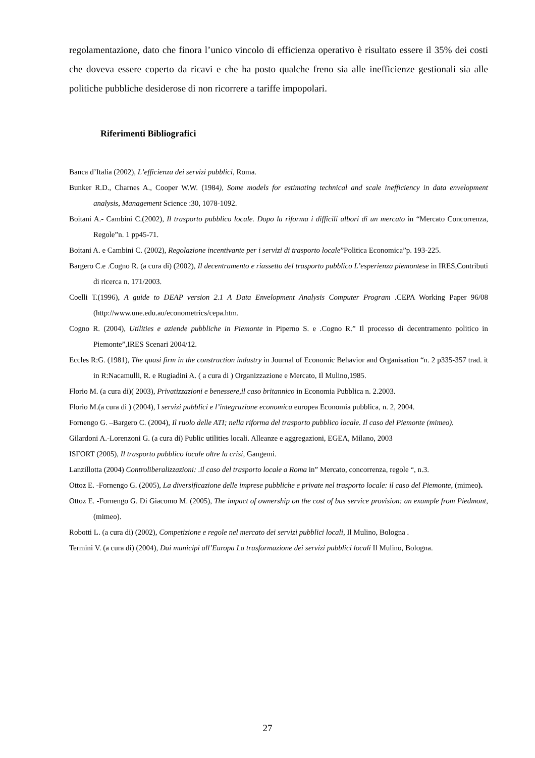regolamentazione, dato che finora l’unico vincolo di efficienza operativo è risultato essere il 35% dei costi che doveva essere coperto da ricavi e che ha posto qualche freno sia alle inefficienze gestionali sia alle politiche pubbliche desiderose di non ricorrere a tariffe impopolari.
Riferimenti Bibliografici
Banca d’Italia (2002), L’efficienza dei servizi pubblici, Roma.
Bunker R.D., Charnes A., Cooper W.W. (1984), Some models for estimating technical and scale inefficiency in data envelopment analysis, Management Science :30, 1078-1092.
Boitani A.- Cambini C.(2002), Il trasporto pubblico locale. Dopo la riforma i difficili albori di un mercato in “Mercato Concorrenza, Regole”n. 1 pp45-71.
Boitani A. e Cambini C. (2002), Regolazione incentivante per i servizi di trasporto locale”Politica Economica”p. 193-225.
Bargero C.e .Cogno R. (a cura di) (2002), Il decentramento e riassetto del trasporto pubblico L’esperienza piemontese in IRES,Contributi di ricerca n. 171/2003.
Coelli T.(1996), A guide to DEAP version 2.1 A Data Envelopment Analysis Computer Program .CEPA Working Paper 96/08 (http://www.une.edu.au/econometrics/cepa.htm.
Cogno R. (2004), Utilities e aziende pubbliche in Piemonte in Piperno S. e .Cogno R.” Il processo di decentramento politico in Piemonte”,IRES Scenari 2004/12.
Eccles R:G. (1981), The quasi firm in the construction industry in Journal of Economic Behavior and Organisation “n. 2 p335-357 trad. it in R:Nacamulli, R. e Rugiadini A. ( a cura di ) Organizzazione e Mercato, Il Mulino,1985.
Florio M. (a cura di)( 2003), Privatizzazioni e benessere,il caso britannico in Economia Pubblica n. 2.2003.
Florio M.(a cura di ) (2004), I servizi pubblici e l’integrazione economica europea Economia pubblica, n. 2, 2004.
Fornengo G. –Bargero C. (2004), Il ruolo delle ATI; nella riforma del trasporto pubblico locale. Il caso del Piemonte (mimeo).
Gilardoni A.-Lorenzoni G. (a cura di) Public utilities locali. Alleanze e aggregazioni, EGEA, Milano, 2003
ISFORT (2005), Il trasporto pubblico locale oltre la crisi, Gangemi.
Lanzillotta (2004) Controliberalizzazioni: .il caso del trasporto locale a Roma in” Mercato, concorrenza, regole “, n.3.
Ottoz E. -Fornengo G. (2005), La diversificazione delle imprese pubbliche e private nel trasporto locale: il caso del Piemonte, (mimeo).
Ottoz E. -Fornengo G. Di Giacomo M. (2005), The impact of ownership on the cost of bus service provision: an example from Piedmont, (mimeo).
Robotti L. (a cura di) (2002), Competizione e regole nel mercato dei servizi pubblici locali, Il Mulino, Bologna .
Termini V. (a cura di) (2004), Dai municipi all’Europa La trasformazione dei servizi pubblici locali Il Mulino, Bologna.
27